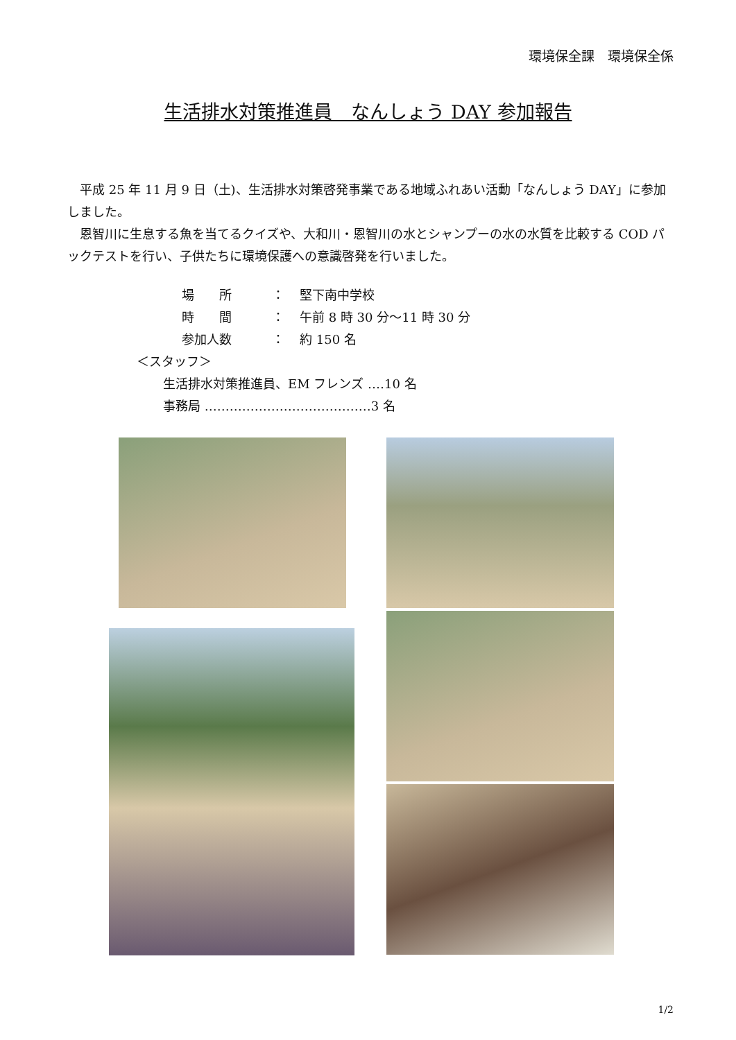環境保全課　環境保全係
生活排水対策推進員　なんしょう DAY 参加報告
　平成 25 年 11 月 9 日（土)、生活排水対策啓発事業である地域ふれあい活動「なんしょう DAY」に参加しました。
　恩智川に生息する魚を当てるクイズや、大和川・恩智川の水とシャンプーの水の水質を比較する COD パックテストを行い、子供たちに環境保護への意識啓発を行いました。
場　　所 ： 堅下南中学校
時　　間 ： 午前 8 時 30 分～11 時 30 分
参加人数 ： 約 150 名
＜スタッフ＞
生活排水対策推進員、EM フレンズ ‥‥10 名
事務局 ‥‥‥‥‥‥‥‥‥‥‥‥‥‥‥‥‥‥‥‥3 名
1/2